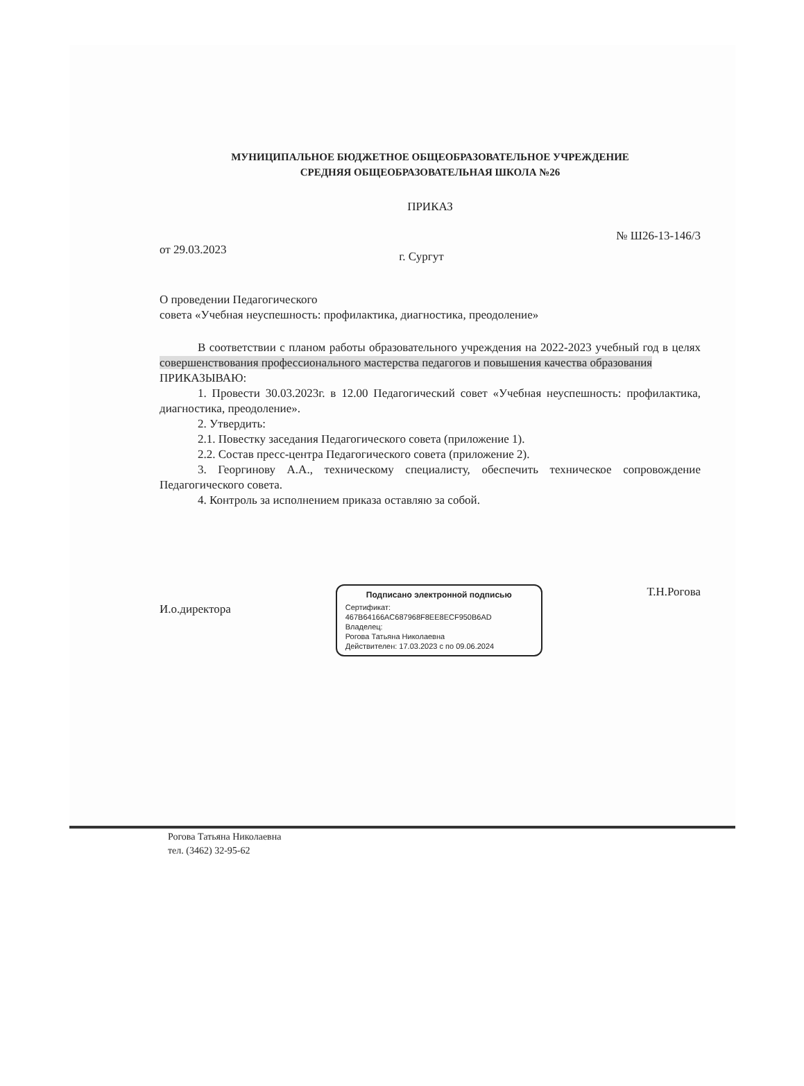МУНИЦИПАЛЬНОЕ БЮДЖЕТНОЕ ОБЩЕОБРАЗОВАТЕЛЬНОЕ УЧРЕЖДЕНИЕ
СРЕДНЯЯ ОБЩЕОБРАЗОВАТЕЛЬНАЯ ШКОЛА №26
ПРИКАЗ
от 29.03.2023 г. Сургут № Ш26-13-146/3
О проведении Педагогического
совета «Учебная неуспешность: профилактика, диагностика, преодоление»
В соответствии с планом работы образовательного учреждения на 2022-2023 учебный год в целях совершенствования профессионального мастерства педагогов и повышения качества образования
ПРИКАЗЫВАЮ:
1. Провести 30.03.2023г. в 12.00 Педагогический совет «Учебная неуспешность: профилактика, диагностика, преодоление».
2. Утвердить:
2.1. Повестку заседания Педагогического совета (приложение 1).
2.2. Состав пресс-центра Педагогического совета (приложение 2).
3. Георгинову А.А., техническому специалисту, обеспечить техническое сопровождение Педагогического совета.
4. Контроль за исполнением приказа оставляю за собой.
И.о.директора
Подписано электронной подписью
Сертификат:
467B64166AC687968F8EE8ECF950B6AD
Владелец:
Рогова Татьяна Николаевна
Действителен: 17.03.2023 с по 09.06.2024
Т.Н.Рогова
Рогова Татьяна Николаевна
тел. (3462) 32-95-62